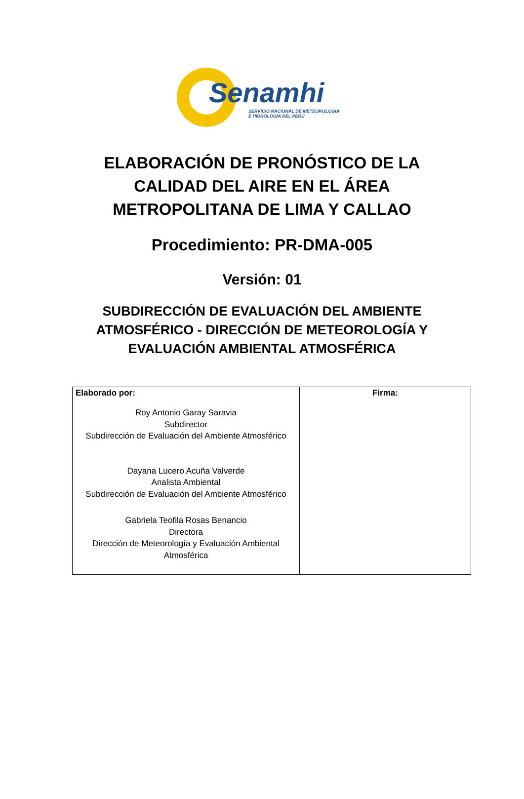Senamhi
SERVICIO NACIONAL DE METEOROLOGÍA
E HIDROLOGÍA DEL PERÚ
ELABORACIÓN DE PRONÓSTICO DE LA
CALIDAD DEL AIRE EN EL ÁREA
METROPOLITANA DE LIMA Y CALLAO
Procedimiento: PR-DMA-005
Versión: 01
SUBDIRECCIÓN DE EVALUACIÓN DEL AMBIENTE
ATMOSFÉRICO - DIRECCIÓN DE METEOROLOGÍA Y
EVALUACIÓN AMBIENTAL ATMOSFÉRICA
| Elaborado por: Roy Antonio Garay Saravia Subdirector Subdirección de Evaluación del Ambiente Atmosférico Dayana Lucero Acuña Valverde Analista Ambiental Subdirección de Evaluación del Ambiente Atmosférico Gabriela Teofila Rosas Benancio Directora Dirección de Meteorología y Evaluación Ambiental Atmosférica | Firma: |